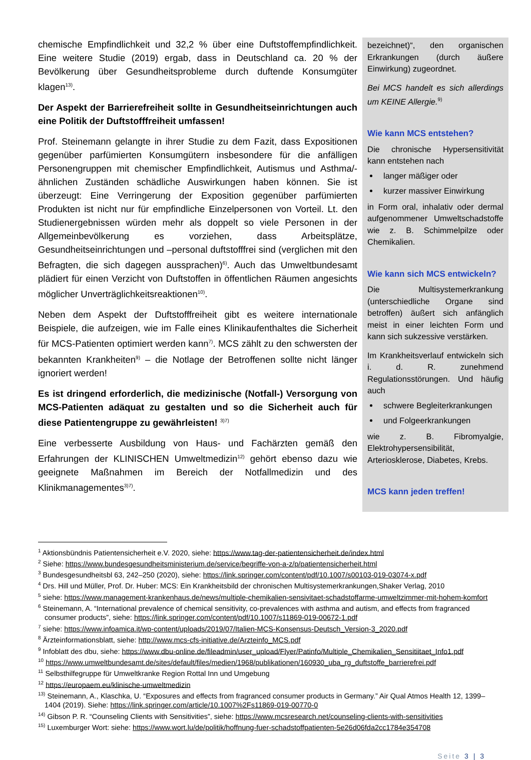chemische Empfindlichkeit und 32,2 % über eine Duftstoffempfindlichkeit. Eine weitere Studie (2019) ergab, dass in Deutschland ca. 20 % der Bevölkerung über Gesundheitsprobleme durch duftende Konsumgüter klagen<sup>13)</sup>.
Der Aspekt der Barrierefreiheit sollte in Gesundheitseinrichtungen auch eine Politik der Duftstofffreiheit umfassen!
Prof. Steinemann gelangte in ihrer Studie zu dem Fazit, dass Expositionen gegenüber parfümierten Konsumgütern insbesondere für die anfälligen Personengruppen mit chemischer Empfindlichkeit, Autismus und Asthma/-ähnlichen Zuständen schädliche Auswirkungen haben können. Sie ist überzeugt: Eine Verringerung der Exposition gegenüber parfümierten Produkten ist nicht nur für empfindliche Einzelpersonen von Vorteil. Lt. den Studienergebnissen würden mehr als doppelt so viele Personen in der Allgemeinbevölkerung es vorziehen, dass Arbeitsplätze, Gesundheitseinrichtungen und –personal duftstofffrei sind (verglichen mit den Befragten, die sich dagegen aussprachen)<sup>6)</sup>. Auch das Umweltbundesamt plädiert für einen Verzicht von Duftstoffen in öffentlichen Räumen angesichts möglicher Unverträglichkeitsreaktionen<sup>10)</sup>.
Neben dem Aspekt der Duftstofffreiheit gibt es weitere internationale Beispiele, die aufzeigen, wie im Falle eines Klinikaufenthaltes die Sicherheit für MCS-Patienten optimiert werden kann<sup>7)</sup>. MCS zählt zu den schwersten der bekannten Krankheiten<sup>9)</sup> – die Notlage der Betroffenen sollte nicht länger ignoriert werden!
Es ist dringend erforderlich, die medizinische (Notfall-) Versorgung von MCS-Patienten adäquat zu gestalten und so die Sicherheit auch für diese Patientengruppe zu gewährleisten! <sup>3)7)</sup>
Eine verbesserte Ausbildung von Haus- und Fachärzten gemäß den Erfahrungen der KLINISCHEN Umweltmedizin<sup>12)</sup> gehört ebenso dazu wie geeignete Maßnahmen im Bereich der Notfallmedizin und des Klinikmanagementes<sup>3)7)</sup>.
bezeichnet)“, den organischen Erkrankungen (durch äußere Einwirkung) zugeordnet.
Bei MCS handelt es sich allerdings um KEINE Allergie.<sup>9)</sup>
Wie kann MCS entstehen?
Die chronische Hypersensitivität kann entstehen nach
langer mäßiger oder
kurzer massiver Einwirkung
in Form oral, inhalativ oder dermal aufgenommener Umweltschadstoffe wie z. B. Schimmelpilze oder Chemikalien.
Wie kann sich MCS entwickeln?
Die Multisystemerkrankung (unterschiedliche Organe sind betroffen) äußert sich anfänglich meist in einer leichten Form und kann sich sukzessive verstärken.
Im Krankheitsverlauf entwickeln sich i. d. R. zunehmend Regulationsstörungen. Und häufig auch
schwere Begleiterkrankungen
und Folgeerkrankungen
wie z. B. Fibromyalgie, Elektrohypersensibilität, Arteriosklerose, Diabetes, Krebs.
MCS kann jeden treffen!
<sup>1</sup> Aktionsbündnis Patientensicherheit e.V. 2020, siehe: https://www.tag-der-patientensicherheit.de/index.html
<sup>2</sup> Siehe: https://www.bundesgesundheitsministerium.de/service/begriffe-von-a-z/p/patientensicherheit.html
<sup>3</sup> Bundesgesundheitsbl 63, 242–250 (2020), siehe: https://link.springer.com/content/pdf/10.1007/s00103-019-03074-x.pdf
<sup>4</sup> Drs. Hill und Müller, Prof. Dr. Huber: MCS: Ein Krankheitsbild der chronischen Multisystemerkrankungen,Shaker Verlag, 2010
<sup>5</sup> siehe: https://www.management-krankenhaus.de/news/multiple-chemikalien-sensivitaet-schadstoffarme-umweltzimmer-mit-hohem-komfort
<sup>6</sup> Steinemann, A. “International prevalence of chemical sensitivity, co-prevalences with asthma and autism, and effects from fragranced consumer products”, siehe: https://link.springer.com/content/pdf/10.1007/s11869-019-00672-1.pdf
<sup>7</sup> siehe: https://www.infoamica.it/wp-content/uploads/2019/07/Italien-MCS-Konsensus-Deutsch_Version-3_2020.pdf
<sup>8</sup> Ärzteinformationsblatt, siehe: http://www.mcs-cfs-initiative.de/Arzteinfo_MCS.pdf
<sup>9</sup> Infoblatt des dbu, siehe: https://www.dbu-online.de/fileadmin/user_upload/Flyer/Patinfo/Multiple_Chemikalien_Sensitiitaet_Info1.pdf
<sup>10</sup> https://www.umweltbundesamt.de/sites/default/files/medien/1968/publikationen/160930_uba_rg_duftstoffe_barrierefrei.pdf
<sup>11</sup> Selbsthilfegruppe für Umweltkranke Region Rottal Inn und Umgebung
<sup>12</sup> https://europaem.eu/klinische-umweltmedizin
<sup>13)</sup> Steinemann, A., Klaschka, U. “Exposures and effects from fragranced consumer products in Germany.” Air Qual Atmos Health 12, 1399–1404 (2019). Siehe: https://link.springer.com/article/10.1007%2Fs11869-019-00770-0
<sup>14)</sup> Gibson P. R. “Counseling Clients with Sensitivities”, siehe: https://www.mcsresearch.net/counseling-clients-with-sensitivities
<sup>15)</sup> Luxemburger Wort: siehe: https://www.wort.lu/de/politik/hoffnung-fuer-schadstoffpatienten-5e26d06fda2cc1784e354708
Seite 3 | 3